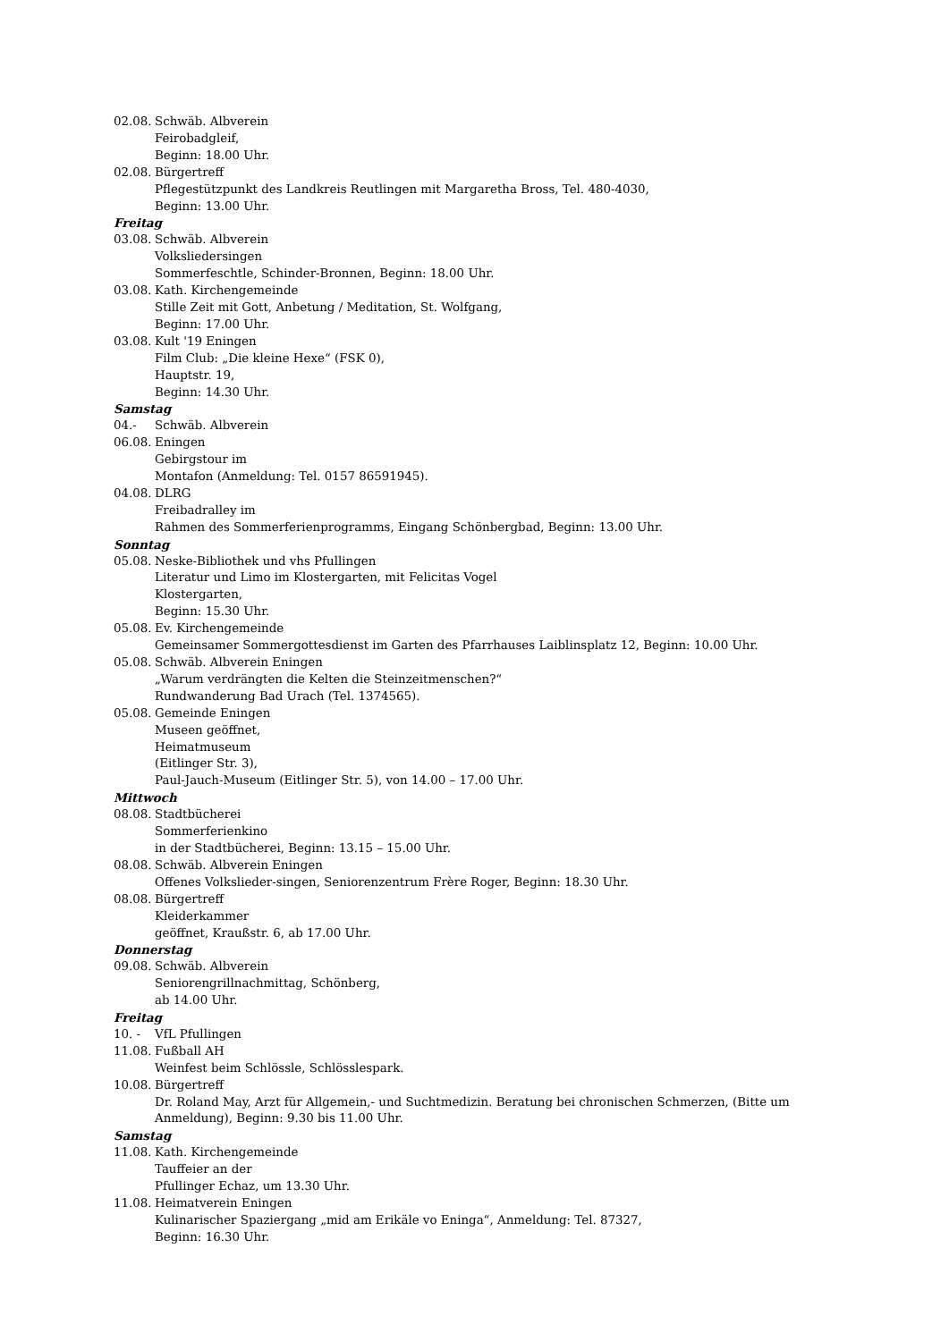02.08. Schwäb. Albverein
Feirobadgleif,
Beginn: 18.00 Uhr.
02.08. Bürgertreff
Pflegestützpunkt des Landkreis Reutlingen mit Margaretha Bross, Tel. 480-4030,
Beginn: 13.00 Uhr.
Freitag
03.08. Schwäb. Albverein
Volksliedersingen
Sommerfeschtle, Schinder-Bronnen, Beginn: 18.00 Uhr.
03.08. Kath. Kirchengemeinde
Stille Zeit mit Gott, Anbetung / Meditation, St. Wolfgang,
Beginn: 17.00 Uhr.
03.08. Kult '19 Eningen
Film Club: „Die kleine Hexe“ (FSK 0),
Hauptstr. 19,
Beginn: 14.30 Uhr.
Samstag
04.- Schwäb. Albverein
06.08. Eningen
Gebirgstour im
Montafon (Anmeldung: Tel. 0157 86591945).
04.08. DLRG
Freibadralley im
Rahmen des Sommerferienprogramms, Eingang Schönbergbad, Beginn: 13.00 Uhr.
Sonntag
05.08. Neske-Bibliothek und vhs Pfullingen
Literatur und Limo im Klostergarten, mit Felicitas Vogel
Klostergarten,
Beginn: 15.30 Uhr.
05.08. Ev. Kirchengemeinde
Gemeinsamer Sommergottesdienst im Garten des Pfarrhauses Laiblinsplatz 12, Beginn: 10.00 Uhr.
05.08. Schwäb. Albverein Eningen
„Warum verdrängten die Kelten die Steinzeitmenschen?“
Rundwanderung Bad Urach (Tel. 1374565).
05.08. Gemeinde Eningen
Museen geöffnet,
Heimatmuseum
(Eitlinger Str. 3),
Paul-Jauch-Museum (Eitlinger Str. 5), von 14.00 – 17.00 Uhr.
Mittwoch
08.08. Stadtbücherei
Sommerferienkino
in der Stadtbücherei, Beginn: 13.15 – 15.00 Uhr.
08.08. Schwäb. Albverein Eningen
Offenes Volkslieder-singen, Seniorenzentrum Frère Roger, Beginn: 18.30 Uhr.
08.08. Bürgertreff
Kleiderkammer
geöffnet, Kraußstr. 6, ab 17.00 Uhr.
Donnerstag
09.08. Schwäb. Albverein
Seniorengrillnachmittag, Schönberg,
ab 14.00 Uhr.
Freitag
10. - VfL Pfullingen
11.08. Fußball AH
Weinfest beim Schlössle, Schlösslespark.
10.08. Bürgertreff
Dr. Roland May, Arzt für Allgemein,- und Suchtmedizin. Beratung bei chronischen Schmerzen, (Bitte um Anmeldung), Beginn: 9.30 bis 11.00 Uhr.
Samstag
11.08. Kath. Kirchengemeinde
Tauffeier an der
Pfullinger Echaz, um 13.30 Uhr.
11.08. Heimatverein Eningen
Kulinarischer Spaziergang „mid am Erikäle vo Eninga“, Anmeldung: Tel. 87327,
Beginn: 16.30 Uhr.